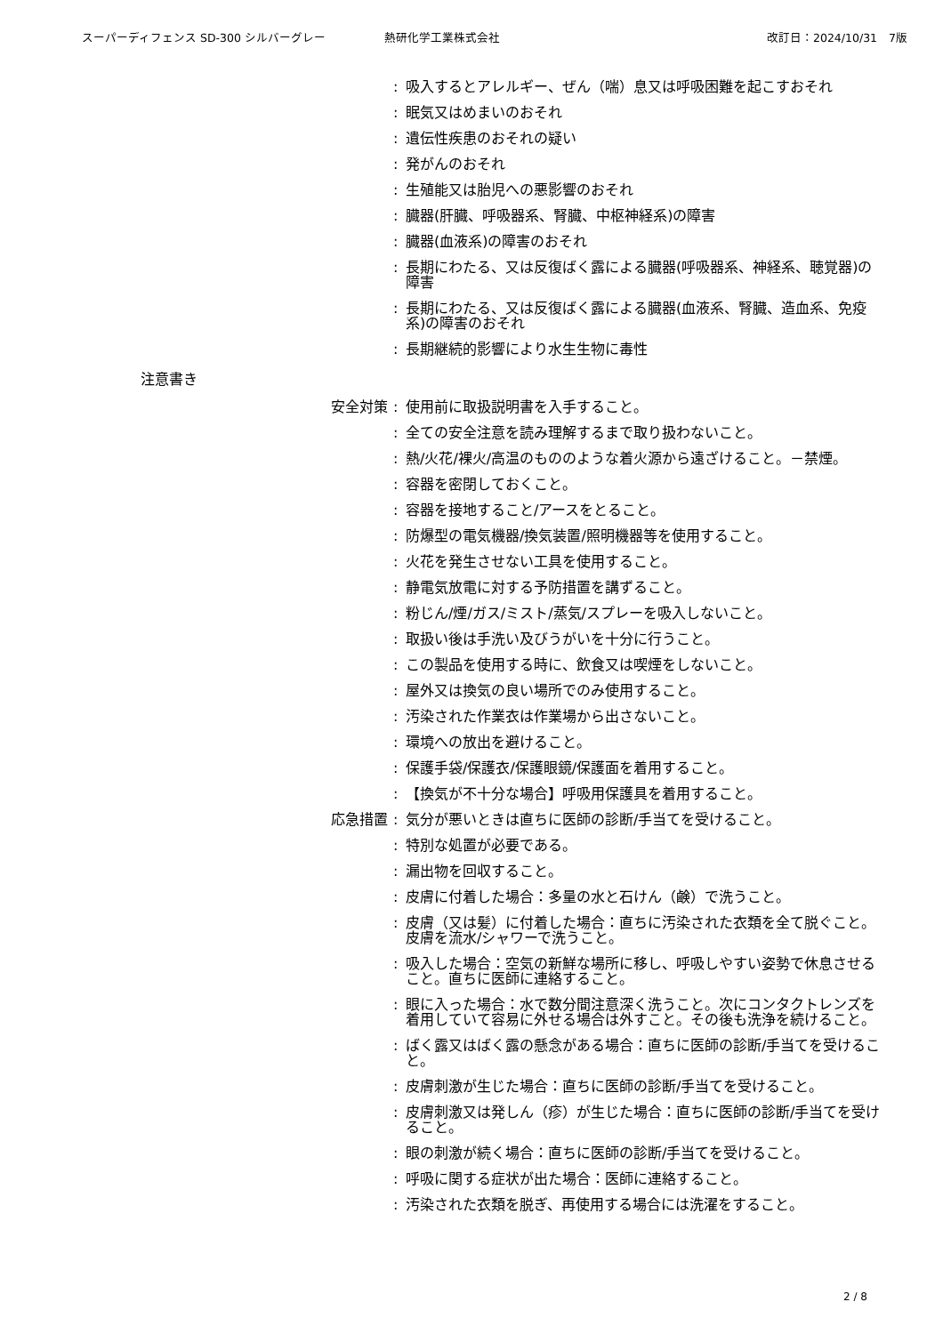スーパーディフェンス SD-300 シルバーグレー 熱研化学工業株式会社 改訂日：2024/10/31　7版
: 吸入するとアレルギー、ぜん（喘）息又は呼吸困難を起こすおそれ
: 眠気又はめまいのおそれ
: 遺伝性疾患のおそれの疑い
: 発がんのおそれ
: 生殖能又は胎児への悪影響のおそれ
: 臓器(肝臓、呼吸器系、腎臓、中枢神経系)の障害
: 臓器(血液系)の障害のおそれ
: 長期にわたる、又は反復ばく露による臓器(呼吸器系、神経系、聴覚器)の障害
: 長期にわたる、又は反復ばく露による臓器(血液系、腎臓、造血系、免疫系)の障害のおそれ
: 長期継続的影響により水生生物に毒性
注意書き
安全対策 : 使用前に取扱説明書を入手すること。
: 全ての安全注意を読み理解するまで取り扱わないこと。
: 熱/火花/裸火/高温のもののような着火源から遠ざけること。－禁煙。
: 容器を密閉しておくこと。
: 容器を接地すること/アースをとること。
: 防爆型の電気機器/換気装置/照明機器等を使用すること。
: 火花を発生させない工具を使用すること。
: 静電気放電に対する予防措置を講ずること。
: 粉じん/煙/ガス/ミスト/蒸気/スプレーを吸入しないこと。
: 取扱い後は手洗い及びうがいを十分に行うこと。
: この製品を使用する時に、飲食又は喫煙をしないこと。
: 屋外又は換気の良い場所でのみ使用すること。
: 汚染された作業衣は作業場から出さないこと。
: 環境への放出を避けること。
: 保護手袋/保護衣/保護眼鏡/保護面を着用すること。
: 【換気が不十分な場合】呼吸用保護具を着用すること。
応急措置 : 気分が悪いときは直ちに医師の診断/手当てを受けること。
: 特別な処置が必要である。
: 漏出物を回収すること。
: 皮膚に付着した場合：多量の水と石けん（鹸）で洗うこと。
: 皮膚（又は髪）に付着した場合：直ちに汚染された衣類を全て脱ぐこと。皮膚を流水/シャワーで洗うこと。
: 吸入した場合：空気の新鮮な場所に移し、呼吸しやすい姿勢で休息させること。直ちに医師に連絡すること。
: 眼に入った場合：水で数分間注意深く洗うこと。次にコンタクトレンズを着用していて容易に外せる場合は外すこと。その後も洗浄を続けること。
: ばく露又はばく露の懸念がある場合：直ちに医師の診断/手当てを受けること。
: 皮膚刺激が生じた場合：直ちに医師の診断/手当てを受けること。
: 皮膚刺激又は発しん（疹）が生じた場合：直ちに医師の診断/手当てを受けること。
: 眼の刺激が続く場合：直ちに医師の診断/手当てを受けること。
: 呼吸に関する症状が出た場合：医師に連絡すること。
: 汚染された衣類を脱ぎ、再使用する場合には洗濯をすること。
2 / 8